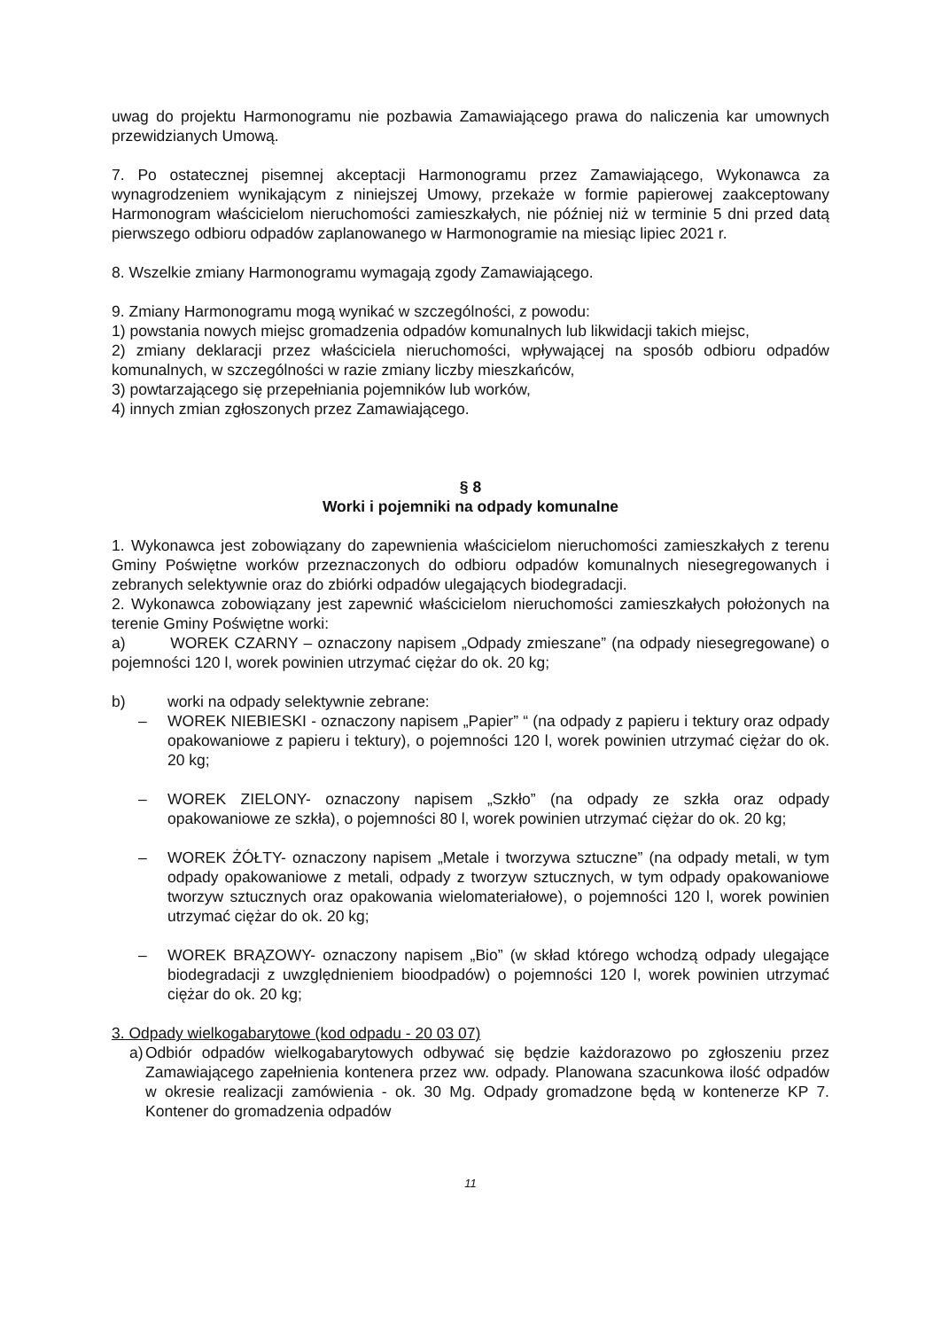uwag do projektu Harmonogramu nie pozbawia Zamawiającego prawa do naliczenia kar umownych przewidzianych Umową.
7. Po ostatecznej pisemnej akceptacji Harmonogramu przez Zamawiającego, Wykonawca za wynagrodzeniem wynikającym z niniejszej Umowy, przekaże w formie papierowej zaakceptowany Harmonogram właścicielom nieruchomości zamieszkałych, nie później niż w terminie 5 dni przed datą pierwszego odbioru odpadów zaplanowanego w Harmonogramie na miesiąc lipiec 2021 r.
8. Wszelkie zmiany Harmonogramu wymagają zgody Zamawiającego.
9. Zmiany Harmonogramu mogą wynikać w szczególności, z powodu:
1) powstania nowych miejsc gromadzenia odpadów komunalnych lub likwidacji takich miejsc,
2) zmiany deklaracji przez właściciela nieruchomości, wpływającej na sposób odbioru odpadów komunalnych, w szczególności w razie zmiany liczby mieszkańców,
3) powtarzającego się przepełniania pojemników lub worków,
4) innych zmian zgłoszonych przez Zamawiającego.
§ 8
Worki i pojemniki na odpady komunalne
1. Wykonawca jest zobowiązany do zapewnienia właścicielom nieruchomości zamieszkałych z terenu Gminy Poświętne worków przeznaczonych do odbioru odpadów komunalnych niesegregowanych i zebranych selektywnie oraz do zbiórki odpadów ulegających biodegradacji.
2. Wykonawca zobowiązany jest zapewnić właścicielom nieruchomości zamieszkałych położonych na terenie Gminy Poświętne worki:
a) WOREK CZARNY – oznaczony napisem „Odpady zmieszane” (na odpady niesegregowane) o pojemności 120 l, worek powinien utrzymać ciężar do ok. 20 kg;
b) worki na odpady selektywnie zebrane:
– WOREK NIEBIESKI - oznaczony napisem „Papier” “ (na odpady z papieru i tektury oraz odpady opakowaniowe z papieru i tektury), o pojemności 120 l, worek powinien utrzymać ciężar do ok. 20 kg;
– WOREK ZIELONY- oznaczony napisem „Szkło” (na odpady ze szkła oraz odpady opakowaniowe ze szkła), o pojemności 80 l, worek powinien utrzymać ciężar do ok. 20 kg;
– WOREK ŻÓŁTY- oznaczony napisem „Metale i tworzywa sztuczne” (na odpady metali, w tym odpady opakowaniowe z metali, odpady z tworzyw sztucznych, w tym odpady opakowaniowe tworzyw sztucznych oraz opakowania wielomateriałowe), o pojemności 120 l, worek powinien utrzymać ciężar do ok. 20 kg;
– WOREK BRĄZOWY- oznaczony napisem „Bio” (w skład którego wchodzą odpady ulegające biodegradacji z uwzględnieniem bioodpadów) o pojemności 120 l, worek powinien utrzymać ciężar do ok. 20 kg;
3. Odpady wielkogabarytowe (kod odpadu - 20 03 07)
a)
Odbiór odpadów wielkogabarytowych odbywać się będzie każdorazowo po zgłoszeniu przez Zamawiającego zapełnienia kontenera przez ww. odpady. Planowana szacunkowa ilość odpadów w okresie realizacji zamówienia - ok. 30 Mg. Odpady gromadzone będą w kontenerze KP 7. Kontener do gromadzenia odpadów
11